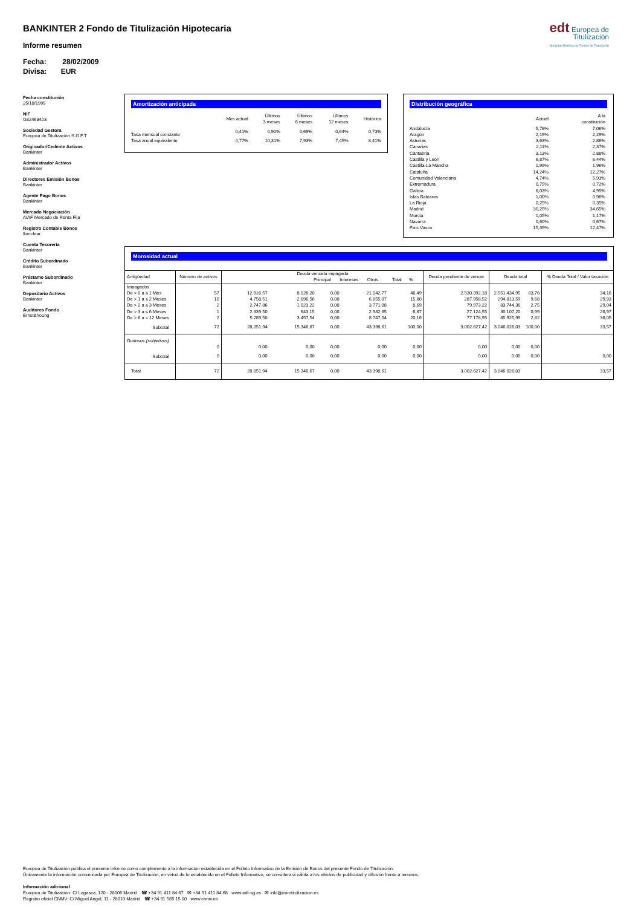BANKINTER 2 Fondo de Titulización Hipotecaria
Informe resumen
Fecha: 28/02/2009
Divisa: EUR
edt Europea de Titulización
Sociedad Gestora de Fondos de Titulización
Fecha constitución
25/10/1999
NIF
G82463423
Sociedad Gestora
Europea de Titulización S.G.F.T
Originador/Cedente Activos
Bankinter
Administrador Activos
Bankinter
Directores Emisión Bonos
Bankinter
Agente Pago Bonos
Bankinter
Mercado Negociación
AIAF Mercado de Renta Fija
Registro Contable Bonos
Iberclear
Cuenta Tesorería
Bankinter
Crédito Subordinado
Bankinter
Préstamo Subordinado
Bankinter
Depositario Activos
Bankinter
Auditores Fondo
Ernst&Young
Amortización anticipada
| | Mes actual | Últimos 3 meses | Últimos 6 meses | Últimos 12 meses | Histórica |
| --- | --- | --- | --- | --- | --- |
| Tasa mensual constante | 0,41% | 0,90% | 0,69% | 0,64% | 0,73% |
| Tasa anual equivalente | 4,77% | 10,31% | 7,93% | 7,45% | 8,41% |
Distribución geográfica
| | Actual | A la constitución |
| --- | --- | --- |
| Andalucía | 5,78% | 7,06% |
| Aragón | 2,19% | 2,29% |
| Asturias | 3,63% | 2,86% |
| Canarias | 2,11% | 2,37% |
| Cantabria | 3,13% | 2,88% |
| Castilla y León | 6,87% | 6,44% |
| Castilla-La Mancha | 1,99% | 1,96% |
| Cataluña | 14,24% | 12,27% |
| Comunidad Valenciana | 4,74% | 5,93% |
| Extremadura | 0,75% | 0,72% |
| Galicia | 6,03% | 4,95% |
| Islas Baleares | 1,00% | 0,96% |
| La Rioja | 0,25% | 0,35% |
| Madrid | 30,25% | 34,65% |
| Murcia | 1,05% | 1,17% |
| Navarra | 0,60% | 0,67% |
| País Vasco | 15,39% | 12,47% |
Morosidad actual
| Antigüedad | Número de activos | Deuda vencida impagada Principal Intereses Otros Total % | | | | | Deuda pendiente de vencer | Deuda total | | % Deuda Total / Valor tasación |
| Impagados | | | | | | | | | | |
| De > 0 a ≤ 1 Mes | 57 | 12.916,57 | 8.126,20 | 0,00 | 21.042,77 | 48,49 | 2.530.392,18 | 2.551.434,95 | 83,76 | 34,16 |
| De > 1 a ≤ 2 Meses | 10 | 4.758,51 | 2.096,56 | 0,00 | 6.855,07 | 15,80 | 287.958,52 | 294.813,59 | 9,68 | 29,93 |
| De > 2 a ≤ 3 Meses | 2 | 2.747,86 | 1.023,22 | 0,00 | 3.771,08 | 8,69 | 79.973,22 | 83.744,30 | 2,75 | 29,04 |
| De > 3 a ≤ 6 Meses | 1 | 2.339,50 | 643,15 | 0,00 | 2.982,65 | 6,87 | 27.124,55 | 30.107,20 | 0,99 | 28,97 |
| De > 6 a < 12 Meses | 2 | 5.289,50 | 3.457,54 | 0,00 | 8.747,04 | 20,16 | 77.178,95 | 85.925,99 | 2,82 | 38,05 |
| Subtotal | 72 | 28,051,94 | 15.346,67 | 0,00 | 43.398,61 | 100,00 | 3.002.627,42 | 3.046.026,03 | 100,00 | 33,57 |
| Dudosos (subjetivos) | | | | | | | | | | |
| | 0 | 0,00 | 0,00 | 0,00 | 0,00 | 0,00 | 0,00 | 0,00 | 0,00 | |
| Subtotal | 0 | 0,00 | 0,00 | 0,00 | 0,00 | 0,00 | 0,00 | 0,00 | 0,00 | 0,00 |
| Total | 72 | 28.051,94 | 15.346,67 | 0,00 | 43.398,61 | | 3.002.627,42 | 3.046.026,03 | | 33,57 |
Europea de Titulización publica el presente informe como complemento a la información establecida en el Folleto Informativo de la Emisión de Bonos del presente Fondo de Titulización.
Únicamente la información comunicada por Europea de Titulización, en virtud de lo establecido en el Folleto Informativo, se considerará válida a los efectos de publicidad y difusión frente a terceros.
Información adicional
Europea de Titulización: C/ Lagasca, 120 - 28006 Madrid ☎ +34 91 411 84 67 ✉ +34 91 411 84 68 www.edt-sg.es ✉ info@eurotitulizacion.es
Registro oficial CNMV: C/ Miguel Angel, 11 - 28010 Madrid ☎ +34 91 585 15 00 www.cnmv.es